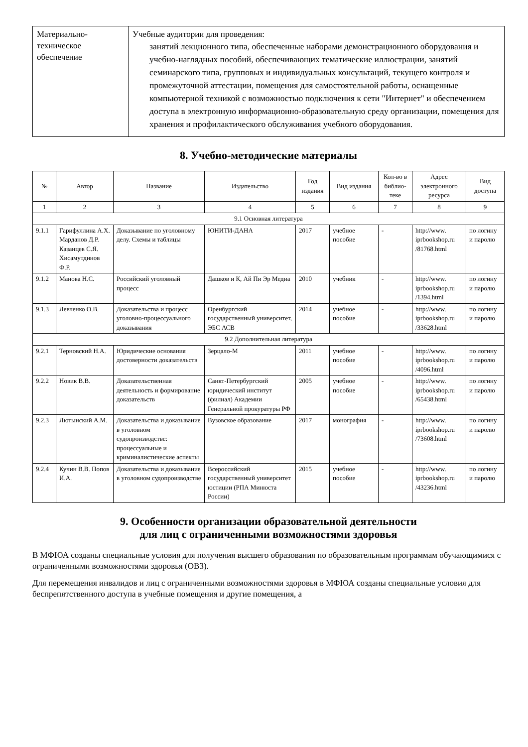| Материально- техническое обеспечение | Учебные аудитории для проведения: занятий лекционного типа, обеспеченные наборами демонстрационного оборудования и учебно-наглядных пособий, обеспечивающих тематические иллюстрации, занятий семинарского типа, групповых и индивидуальных консультаций, текущего контроля и промежуточной аттестации, помещения для самостоятельной работы, оснащенные компьютерной техникой с возможностью подключения к сети "Интернет" и обеспечением доступа в электронную информационно-образовательную среду организации, помещения для хранения и профилактического обслуживания учебного оборудования. |
8. Учебно-методические материалы
| № | Автор | Название | Издательство | Год издания | Вид издания | Кол-во в библио-теке | Адрес электронного ресурса | Вид доступа |
| --- | --- | --- | --- | --- | --- | --- | --- | --- |
| 1 | 2 | 3 | 4 | 5 | 6 | 7 | 8 | 9 |
| 9.1 Основная литература | | | | | | | | |
| 9.1.1 | Гарифуллина А.Х. Марданов Д.Р. Казанцев С.Я. Хисамутдинов Ф.Р. | Доказывание по уголовному делу. Схемы и таблицы | ЮНИТИ-ДАНА | 2017 | учебное пособие | - | http://www. iprbookshop.ru /81768.html | по логину и паролю |
| 9.1.2 | Манова Н.С. | Российский уголовный процесс | Дашков и К, Ай Пи Эр Медиа | 2010 | учебник | - | http://www. iprbookshop.ru /1394.html | по логину и паролю |
| 9.1.3 | Левченко О.В. | Доказательства и процесс уголовно-процессуального доказывания | Оренбургский государственный университет, ЭБС АСВ | 2014 | учебное пособие | - | http://www. iprbookshop.ru /33628.html | по логину и паролю |
| 9.2 Дополнительная литература | | | | | | | | |
| 9.2.1 | Терновский Н.А. | Юридические основания достоверности доказательств | Зерцало-М | 2011 | учебное пособие | - | http://www. iprbookshop.ru /4096.html | по логину и паролю |
| 9.2.2 | Новик В.В. | Доказательственная деятельность и формирование доказательств | Санкт-Петербургский юридический институт (филиал) Академии Генеральной прокуратуры РФ | 2005 | учебное пособие | - | http://www. iprbookshop.ru /65438.html | по логину и паролю |
| 9.2.3 | Лютынский А.М. | Доказательства и доказывание в уголовном судопроизводстве: процессуальные и криминалистические аспекты | Вузовское образование | 2017 | монография | - | http://www. iprbookshop.ru /73608.html | по логину и паролю |
| 9.2.4 | Кучин В.В. Попов И.А. | Доказательства и доказывание в уголовном судопроизводстве | Всероссийский государственный университет юстиции (РПА Минюста России) | 2015 | учебное пособие | - | http://www. iprbookshop.ru /43236.html | по логину и паролю |
9. Особенности организации образовательной деятельности
для лиц с ограниченными возможностями здоровья
В МФЮА созданы специальные условия для получения высшего образования по образовательным программам обучающимися с ограниченными возможностями здоровья (ОВЗ).
Для перемещения инвалидов и лиц с ограниченными возможностями здоровья в МФЮА созданы специальные условия для беспрепятственного доступа в учебные помещения и другие помещения, а